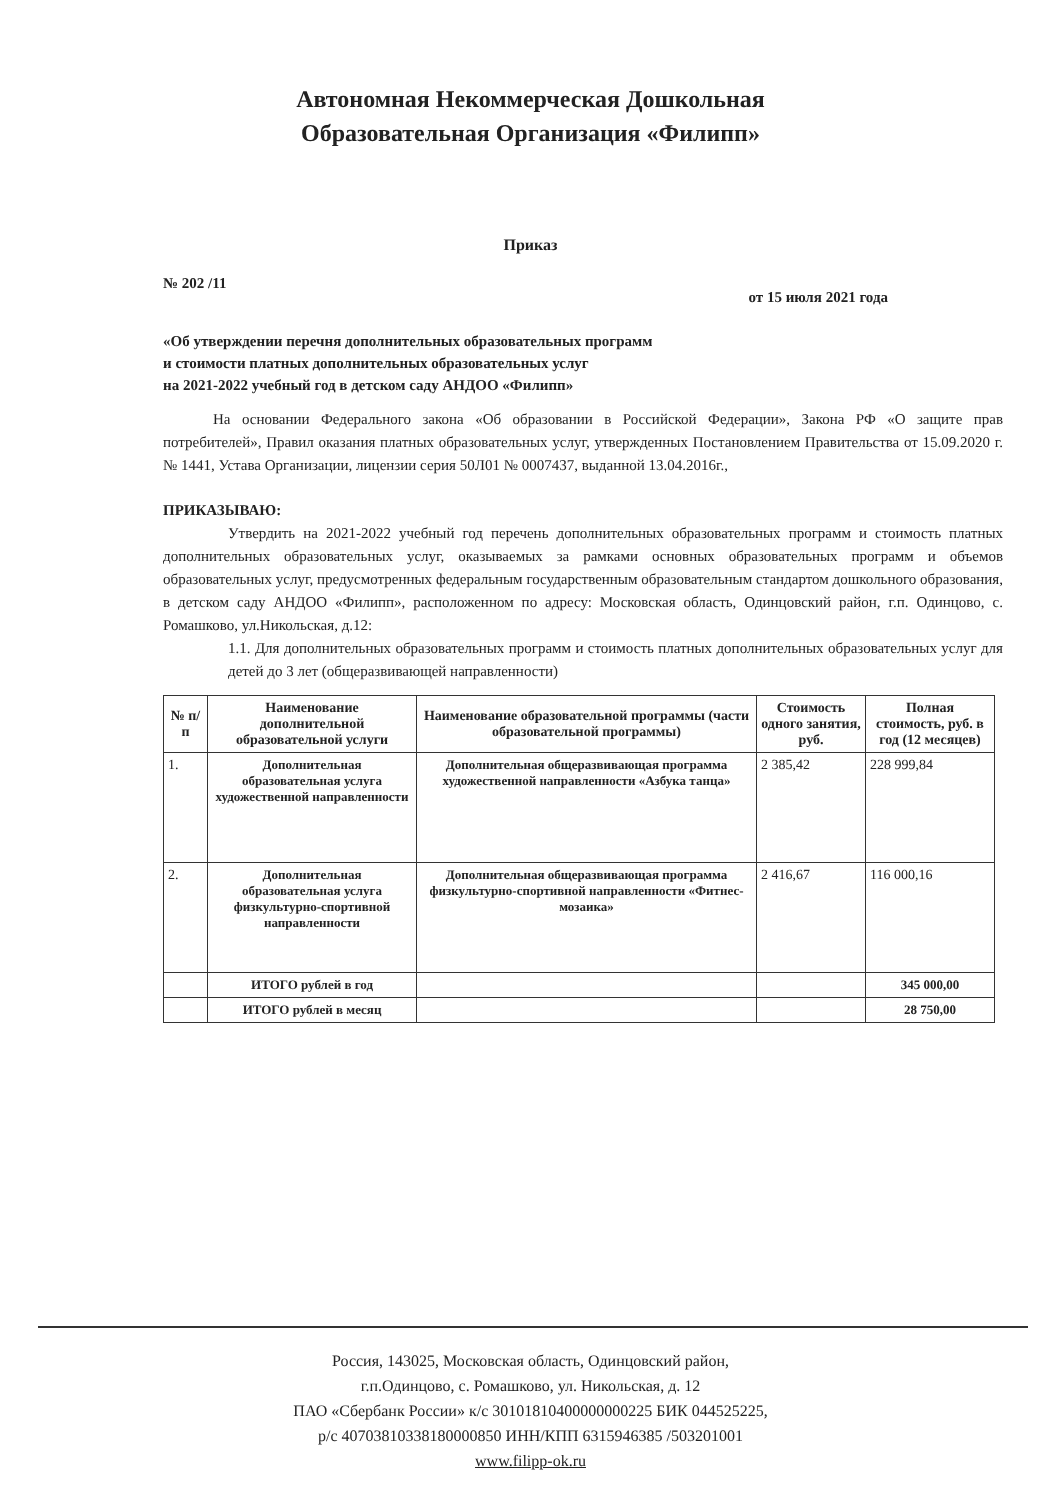Автономная Некоммерческая Дошкольная
Образовательная Организация «Филипп»
Приказ
№ 202 /11 от 15 июля 2021 года
«Об утверждении перечня дополнительных образовательных программ
и стоимости платных дополнительных образовательных услуг
на 2021-2022 учебный год в детском саду АНДОО «Филипп»
На основании Федерального закона «Об образовании в Российской Федерации», Закона РФ «О защите прав потребителей», Правил оказания платных образовательных услуг, утвержденных Постановлением Правительства от 15.09.2020 г. № 1441, Устава Организации, лицензии серия 50Л01 № 0007437, выданной 13.04.2016г.,
ПРИКАЗЫВАЮ:
Утвердить на 2021-2022 учебный год перечень дополнительных образовательных программ и стоимость платных дополнительных образовательных услуг, оказываемых за рамками основных образовательных программ и объемов образовательных услуг, предусмотренных федеральным государственным образовательным стандартом дошкольного образования, в детском саду АНДОО «Филипп», расположенном по адресу: Московская область, Одинцовский район, г.п. Одинцово, с. Ромашково, ул.Никольская, д.12:
1.1. Для дополнительных образовательных программ и стоимость платных дополнительных образовательных услуг для детей до 3 лет (общеразвивающей направленности)
| № п/п | Наименование дополнительной образовательной услуги | Наименование образовательной программы (части образовательной программы) | Стоимость одного занятия, руб. | Полная стоимость, руб. в год (12 месяцев) |
| --- | --- | --- | --- | --- |
| 1. | Дополнительная образовательная услуга художественной направленности | Дополнительная общеразвивающая программа художественной направленности «Азбука танца» | 2 385,42 | 228 999,84 |
| 2. | Дополнительная образовательная услуга физкультурно-спортивной направленности | Дополнительная общеразвивающая программа физкультурно-спортивной направленности «Фитнес-мозаика» | 2 416,67 | 116 000,16 |
| | ИТОГО рублей в год | | | 345 000,00 |
| | ИТОГО рублей в месяц | | | 28 750,00 |
Россия, 143025, Московская область, Одинцовский район,
г.п.Одинцово, с. Ромашково, ул. Никольская, д. 12
ПАО «Сбербанк России» к/с 30101810400000000225 БИК 044525225,
р/с 40703810338180000850 ИНН/КПП 6315946385 /503201001
www.filipp-ok.ru